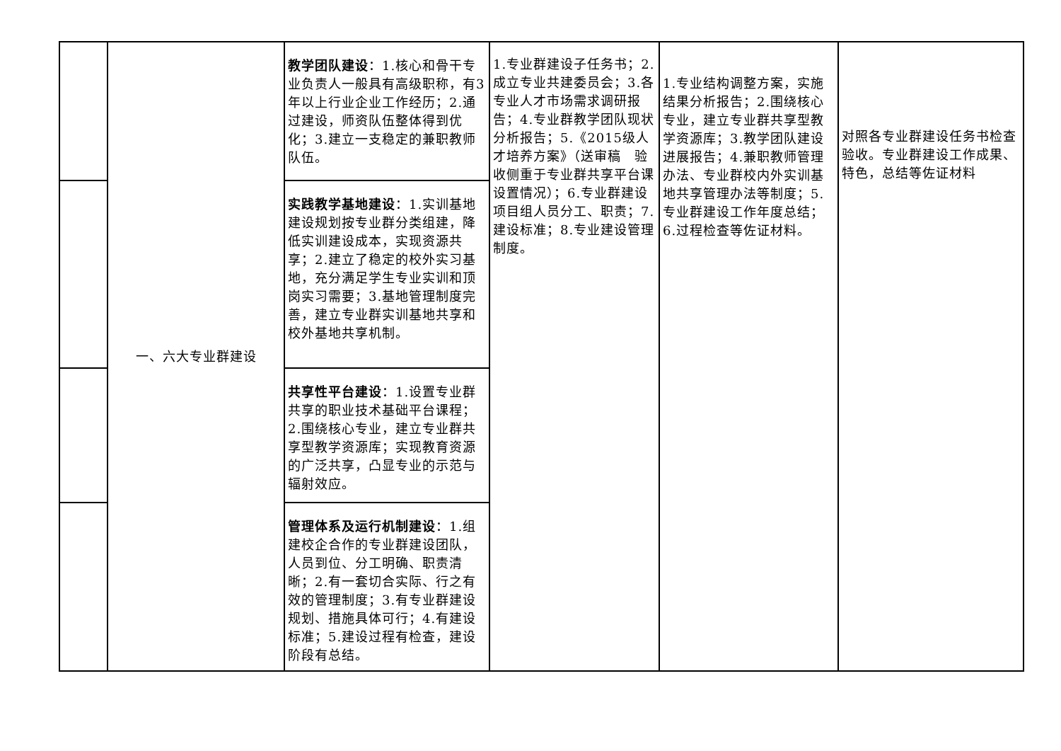| | 一、六大专业群建设 | 教学团队建设 ：1.核心和骨干专业负责人一般具有高级职称，有3年以上行业企业工作经历；2.通过建设，师资队伍整体得到优化；3.建立一支稳定的兼职教师队伍。 | 1.专业群建设子任务书；2.成立专业共建委员会；3.各专业人才市场需求调研报告；4.专业群教学团队现状分析报告；5.《2015级人才培养方案》（送审稿 验收侧重于专业群共享平台课设置情况）；6.专业群建设项目组人员分工、职责；7.建设标准；8.专业建设管理制度。 | 1.专业结构调整方案，实施结果分析报告；2.围绕核心专业，建立专业群共享型教学资源库；3.教学团队建设进展报告；4.兼职教师管理办法、专业群校内外实训基地共享管理办法等制度；5.专业群建设工作年度总结；6.过程检查等佐证材料。 | 对照各专业群建设任务书检查验收。专业群建设工作成果、特色，总结等佐证材料 |
| | | 实践教学基地建设 ：1.实训基地建设规划按专业群分类组建，降低实训建设成本，实现资源共享；2.建立了稳定的校外实习基地，充分满足学生专业实训和顶岗实习需要；3.基地管理制度完善，建立专业群实训基地共享和校外基地共享机制。 | | | |
| | | 共享性平台建设 ：1.设置专业群共享的职业技术基础平台课程；2.围绕核心专业，建立专业群共享型教学资源库；实现教育资源的广泛共享，凸显专业的示范与辐射效应。 | | | |
| | | 管理体系及运行机制建设 ：1.组建校企合作的专业群建设团队，人员到位、分工明确、职责清晰；2.有一套切合实际、行之有效的管理制度；3.有专业群建设规划、措施具体可行；4.有建设标准；5.建设过程有检查，建设阶段有总结。 | | | |